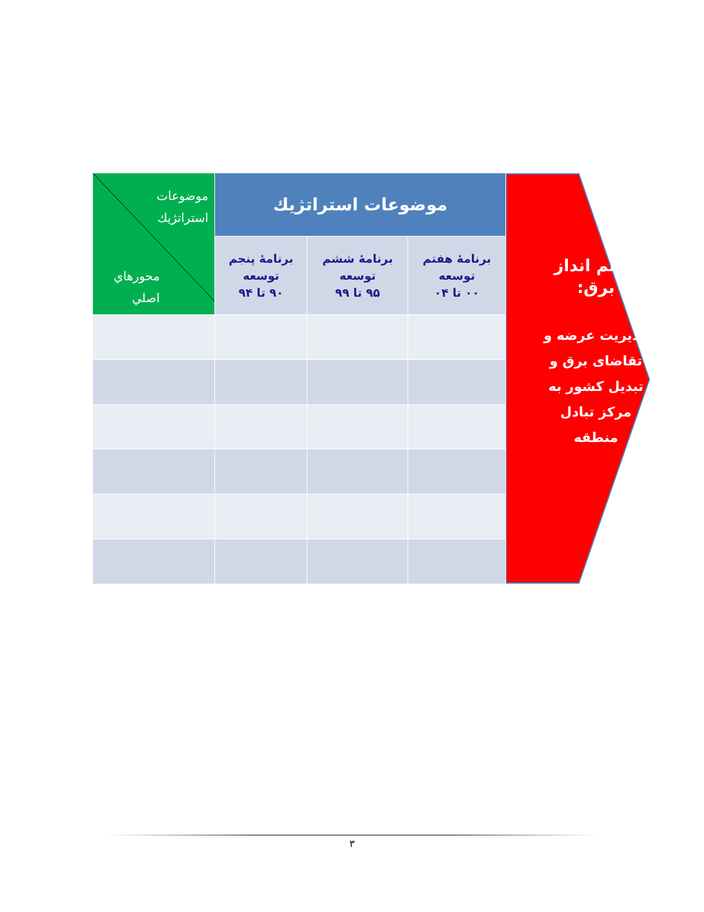چشم انداز برق:
مدیریت عرضه و تقاضای برق و تبدیل کشور به مرکز تبادل منطقه
| موضوعات استراتژيك | | | موضوعات استراتژيك محورهاي اصلي |
| --- | --- | --- | --- |
| برنامهٔ هفتم توسعه ۰۰ تا ۰۴ | برنامهٔ ششم توسعه ۹۵ تا ۹۹ | برنامهٔ پنجم توسعه ۹۰ تا ۹۴ | |
٣